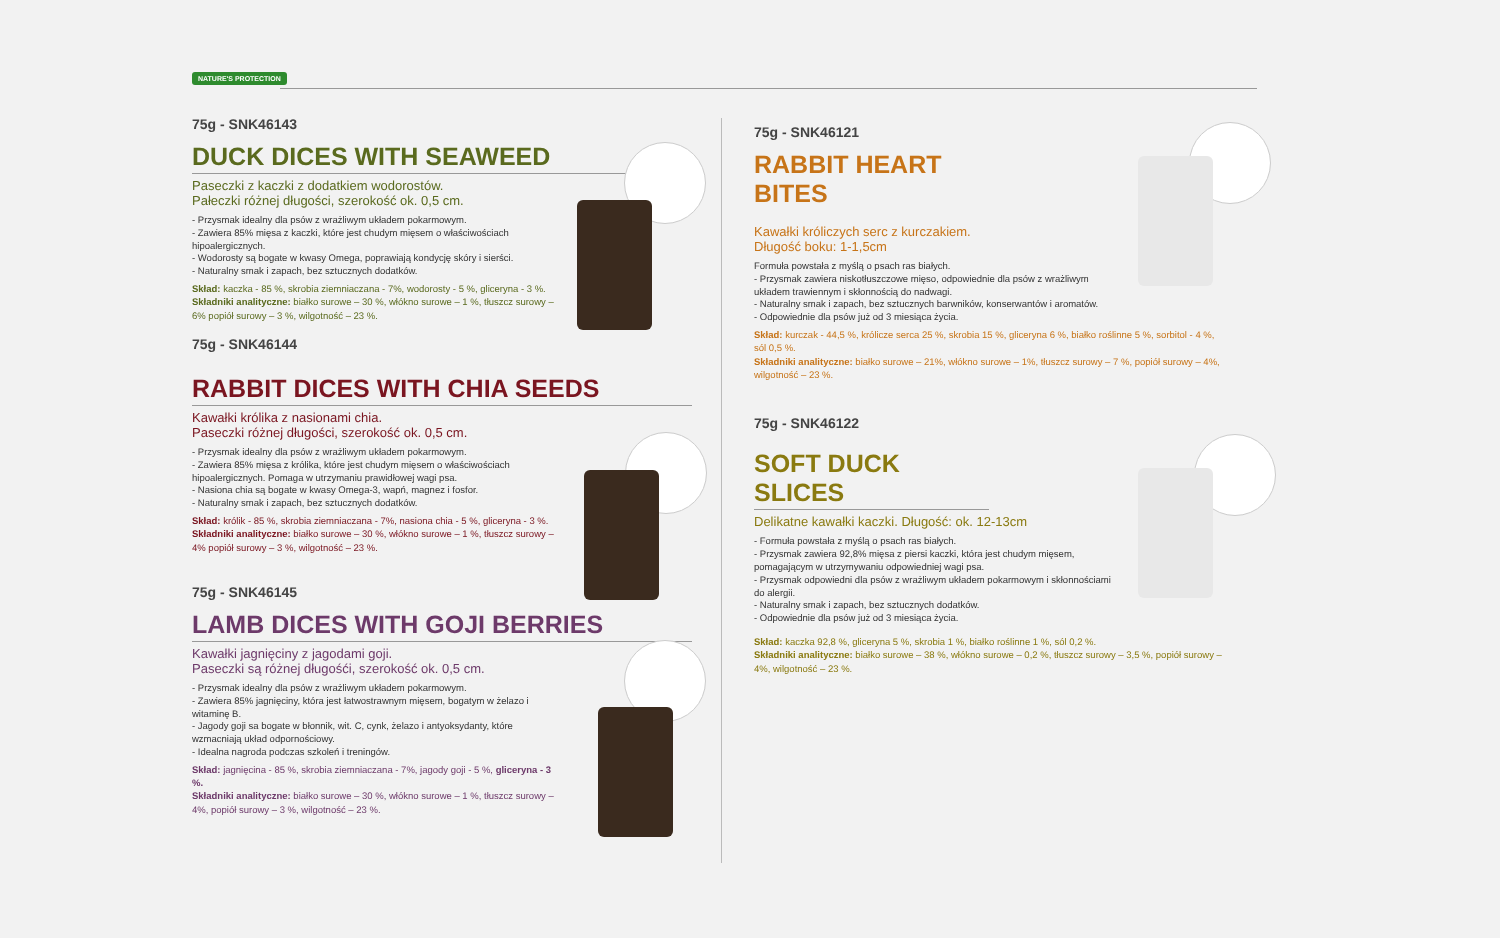NATURE'S PROTECTION
75g - SNK46143
DUCK DICES WITH SEAWEED
Paseczki z kaczki z dodatkiem wodorostów.
Pałeczki różnej długości, szerokość ok. 0,5 cm.
- Przysmak idealny dla psów z wrażliwym układem pokarmowym.
- Zawiera 85% mięsa z kaczki, które jest chudym mięsem o właściwościach hipoalergicznych.
- Wodorosty są bogate w kwasy Omega, poprawiają kondycję skóry i sierści.
- Naturalny smak i zapach, bez sztucznych dodatków.
Skład: kaczka - 85 %, skrobia ziemniaczana - 7%, wodorosty - 5 %, gliceryna - 3 %.
Składniki analityczne: białko surowe – 30 %, włókno surowe – 1 %, tłuszcz surowy – 6% popiół surowy – 3 %, wilgotność – 23 %.
75g - SNK46144
RABBIT DICES WITH CHIA SEEDS
Kawałki królika z nasionami chia.
Paseczki różnej długości, szerokość ok. 0,5 cm.
- Przysmak idealny dla psów z wrażliwym układem pokarmowym.
- Zawiera 85% mięsa z królika, które jest chudym mięsem o właściwościach hipoalergicznych. Pomaga w utrzymaniu prawidłowej wagi psa.
- Nasiona chia są bogate w kwasy Omega-3, wapń, magnez i fosfor.
- Naturalny smak i zapach, bez sztucznych dodatków.
Skład: królik - 85 %, skrobia ziemniaczana - 7%, nasiona chia - 5 %, gliceryna - 3 %.
Składniki analityczne: białko surowe – 30 %, włókno surowe – 1 %, tłuszcz surowy – 4% popiół surowy – 3 %, wilgotność – 23 %.
75g - SNK46145
LAMB DICES WITH GOJI BERRIES
Kawałki jagnięciny z jagodami goji.
Paseczki są różnej długośći, szerokość ok. 0,5 cm.
- Przysmak idealny dla psów z wrażliwym układem pokarmowym.
- Zawiera 85% jagnięciny, która jest łatwostrawnym mięsem, bogatym w żelazo i witaminę B.
- Jagody goji sa bogate w błonnik, wit. C, cynk, żelazo i antyoksydanty, które wzmacniają układ odpornościowy.
- Idealna nagroda podczas szkoleń i treningów.
Skład: jagnięcina - 85 %, skrobia ziemniaczana - 7%, jagody goji - 5 %, gliceryna - 3 %.
Składniki analityczne: białko surowe – 30 %, włókno surowe – 1 %, tłuszcz surowy – 4%, popiół surowy – 3 %, wilgotność – 23 %.
75g - SNK46121
RABBIT HEART BITES
Kawałki króliczych serc z kurczakiem.
Długość boku: 1-1,5cm
Formuła powstała z myślą o psach ras białych.
- Przysmak zawiera niskotłuszczowe mięso, odpowiednie dla psów z wrażliwym układem trawiennym i skłonnością do nadwagi.
- Naturalny smak i zapach, bez sztucznych barwników, konserwantów i aromatów.
- Odpowiednie dla psów już od 3 miesiąca życia.
Skład: kurczak - 44,5 %, królicze serca 25 %, skrobia 15 %, gliceryna 6 %, białko roślinne 5 %, sorbitol - 4 %, sól 0,5 %.
Składniki analityczne: białko surowe – 21%, włókno surowe – 1%, tłuszcz surowy – 7 %, popiół surowy – 4%, wilgotność – 23 %.
75g - SNK46122
SOFT DUCK SLICES
Delikatne kawałki kaczki. Długość: ok. 12-13cm
- Formuła powstała z myślą o psach ras białych.
- Przysmak zawiera 92,8% mięsa z piersi kaczki, która jest chudym mięsem, pomagającym w utrzymywaniu odpowiedniej wagi psa.
- Przysmak odpowiedni dla psów z wrażliwym układem pokarmowym i skłonnościami do alergii.
- Naturalny smak i zapach, bez sztucznych dodatków.
- Odpowiednie dla psów już od 3 miesiąca życia.
Skład: kaczka 92,8 %, gliceryna 5 %, skrobia 1 %, białko roślinne 1 %, sól 0,2 %.
Składniki analityczne: białko surowe – 38 %, włókno surowe – 0,2 %, tłuszcz surowy – 3,5 %, popiół surowy – 4%, wilgotność – 23 %.